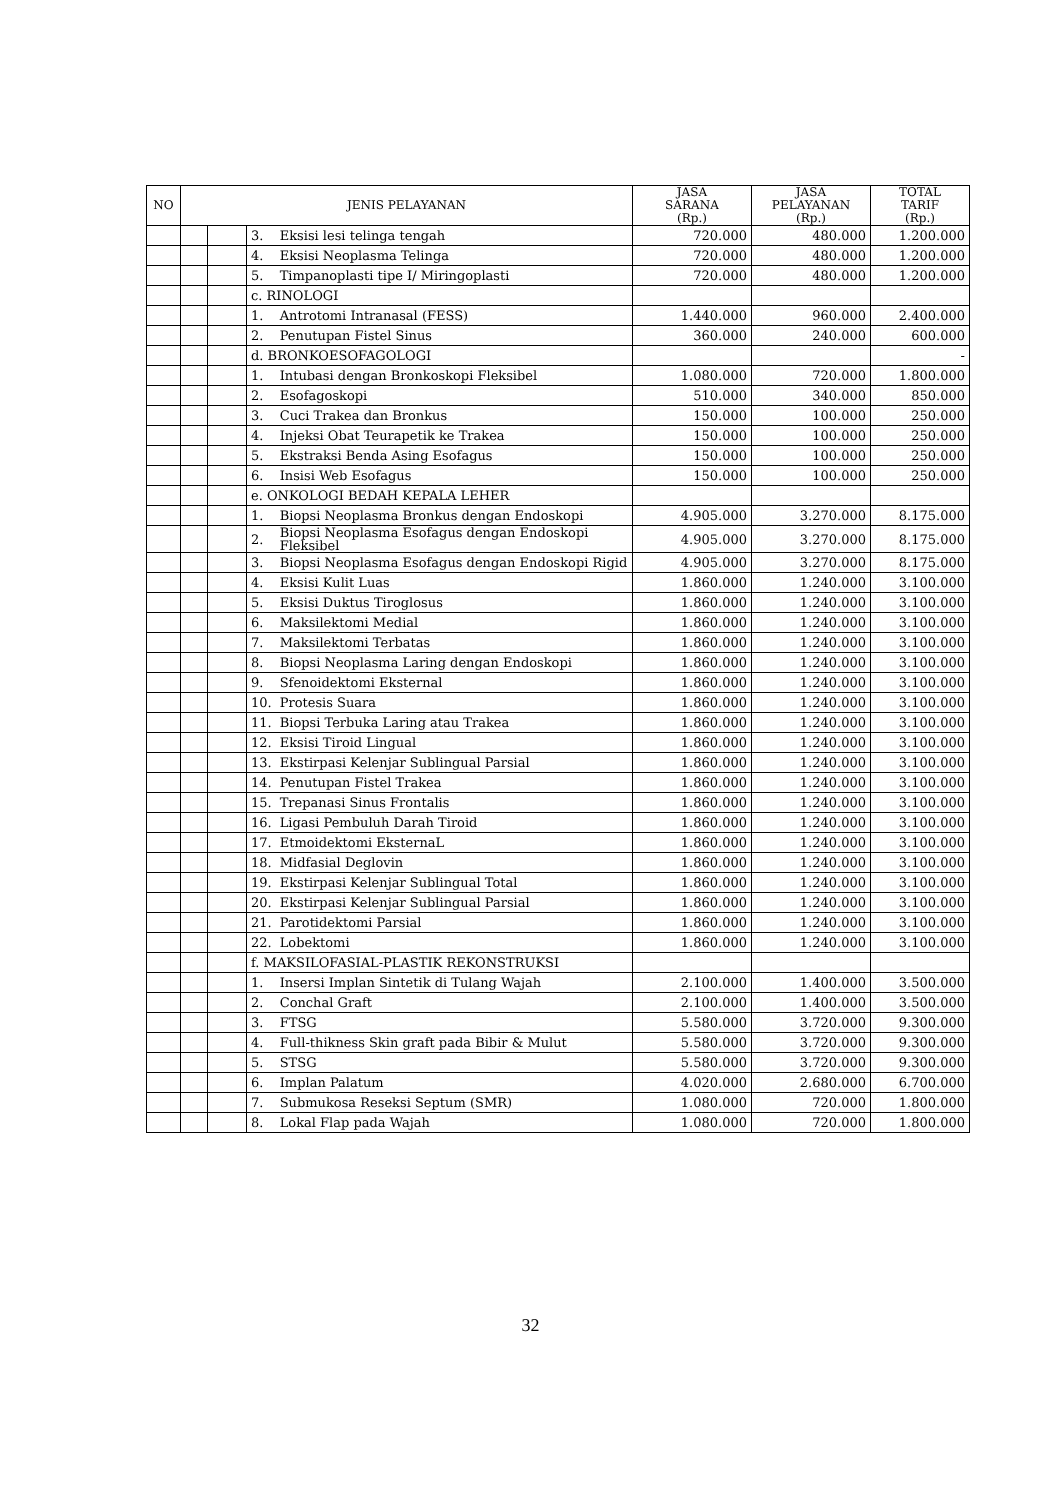| NO | JENIS PELAYANAN | | | | JASA SARANA (Rp.) | JASA PELAYANAN (Rp.) | TOTAL TARIF (Rp.) |
| --- | --- | --- | --- | --- | --- | --- | --- |
| | | | 3. | Eksisi lesi telinga tengah | 720.000 | 480.000 | 1.200.000 |
| | | | 4. | Eksisi Neoplasma Telinga | 720.000 | 480.000 | 1.200.000 |
| | | | 5. | Timpanoplasti tipe I/ Miringoplasti | 720.000 | 480.000 | 1.200.000 |
| | | | c. RINOLOGI | | | | |
| | | | 1. | Antrotomi Intranasal (FESS) | 1.440.000 | 960.000 | 2.400.000 |
| | | | 2. | Penutupan Fistel Sinus | 360.000 | 240.000 | 600.000 |
| | | | d. BRONKOESOFAGOLOGI | | | | - |
| | | | 1. | Intubasi dengan Bronkoskopi Fleksibel | 1.080.000 | 720.000 | 1.800.000 |
| | | | 2. | Esofagoskopi | 510.000 | 340.000 | 850.000 |
| | | | 3. | Cuci Trakea dan Bronkus | 150.000 | 100.000 | 250.000 |
| | | | 4. | Injeksi Obat Teurapetik ke Trakea | 150.000 | 100.000 | 250.000 |
| | | | 5. | Ekstraksi Benda Asing Esofagus | 150.000 | 100.000 | 250.000 |
| | | | 6. | Insisi Web Esofagus | 150.000 | 100.000 | 250.000 |
| | | | e. ONKOLOGI BEDAH KEPALA LEHER | | | | |
| | | | 1. | Biopsi Neoplasma Bronkus dengan Endoskopi | 4.905.000 | 3.270.000 | 8.175.000 |
| | | | 2. | Biopsi Neoplasma Esofagus dengan Endoskopi Fleksibel | 4.905.000 | 3.270.000 | 8.175.000 |
| | | | 3. | Biopsi Neoplasma Esofagus dengan Endoskopi Rigid | 4.905.000 | 3.270.000 | 8.175.000 |
| | | | 4. | Eksisi Kulit Luas | 1.860.000 | 1.240.000 | 3.100.000 |
| | | | 5. | Eksisi Duktus Tiroglosus | 1.860.000 | 1.240.000 | 3.100.000 |
| | | | 6. | Maksilektomi Medial | 1.860.000 | 1.240.000 | 3.100.000 |
| | | | 7. | Maksilektomi Terbatas | 1.860.000 | 1.240.000 | 3.100.000 |
| | | | 8. | Biopsi Neoplasma Laring dengan Endoskopi | 1.860.000 | 1.240.000 | 3.100.000 |
| | | | 9. | Sfenoidektomi Eksternal | 1.860.000 | 1.240.000 | 3.100.000 |
| | | | 10. | Protesis Suara | 1.860.000 | 1.240.000 | 3.100.000 |
| | | | 11. | Biopsi Terbuka Laring atau Trakea | 1.860.000 | 1.240.000 | 3.100.000 |
| | | | 12. | Eksisi Tiroid Lingual | 1.860.000 | 1.240.000 | 3.100.000 |
| | | | 13. | Ekstirpasi Kelenjar Sublingual Parsial | 1.860.000 | 1.240.000 | 3.100.000 |
| | | | 14. | Penutupan Fistel Trakea | 1.860.000 | 1.240.000 | 3.100.000 |
| | | | 15. | Trepanasi Sinus Frontalis | 1.860.000 | 1.240.000 | 3.100.000 |
| | | | 16. | Ligasi Pembuluh Darah Tiroid | 1.860.000 | 1.240.000 | 3.100.000 |
| | | | 17. | Etmoidektomi EksternaL | 1.860.000 | 1.240.000 | 3.100.000 |
| | | | 18. | Midfasial Deglovin | 1.860.000 | 1.240.000 | 3.100.000 |
| | | | 19. | Ekstirpasi Kelenjar Sublingual Total | 1.860.000 | 1.240.000 | 3.100.000 |
| | | | 20. | Ekstirpasi Kelenjar Sublingual Parsial | 1.860.000 | 1.240.000 | 3.100.000 |
| | | | 21. | Parotidektomi Parsial | 1.860.000 | 1.240.000 | 3.100.000 |
| | | | 22. | Lobektomi | 1.860.000 | 1.240.000 | 3.100.000 |
| | | | f. MAKSILOFASIAL-PLASTIK REKONSTRUKSI | | | | |
| | | | 1. | Insersi Implan Sintetik di Tulang Wajah | 2.100.000 | 1.400.000 | 3.500.000 |
| | | | 2. | Conchal Graft | 2.100.000 | 1.400.000 | 3.500.000 |
| | | | 3. | FTSG | 5.580.000 | 3.720.000 | 9.300.000 |
| | | | 4. | Full-thikness Skin graft pada Bibir & Mulut | 5.580.000 | 3.720.000 | 9.300.000 |
| | | | 5. | STSG | 5.580.000 | 3.720.000 | 9.300.000 |
| | | | 6. | Implan Palatum | 4.020.000 | 2.680.000 | 6.700.000 |
| | | | 7. | Submukosa Reseksi Septum (SMR) | 1.080.000 | 720.000 | 1.800.000 |
| | | | 8. | Lokal Flap pada Wajah | 1.080.000 | 720.000 | 1.800.000 |
32